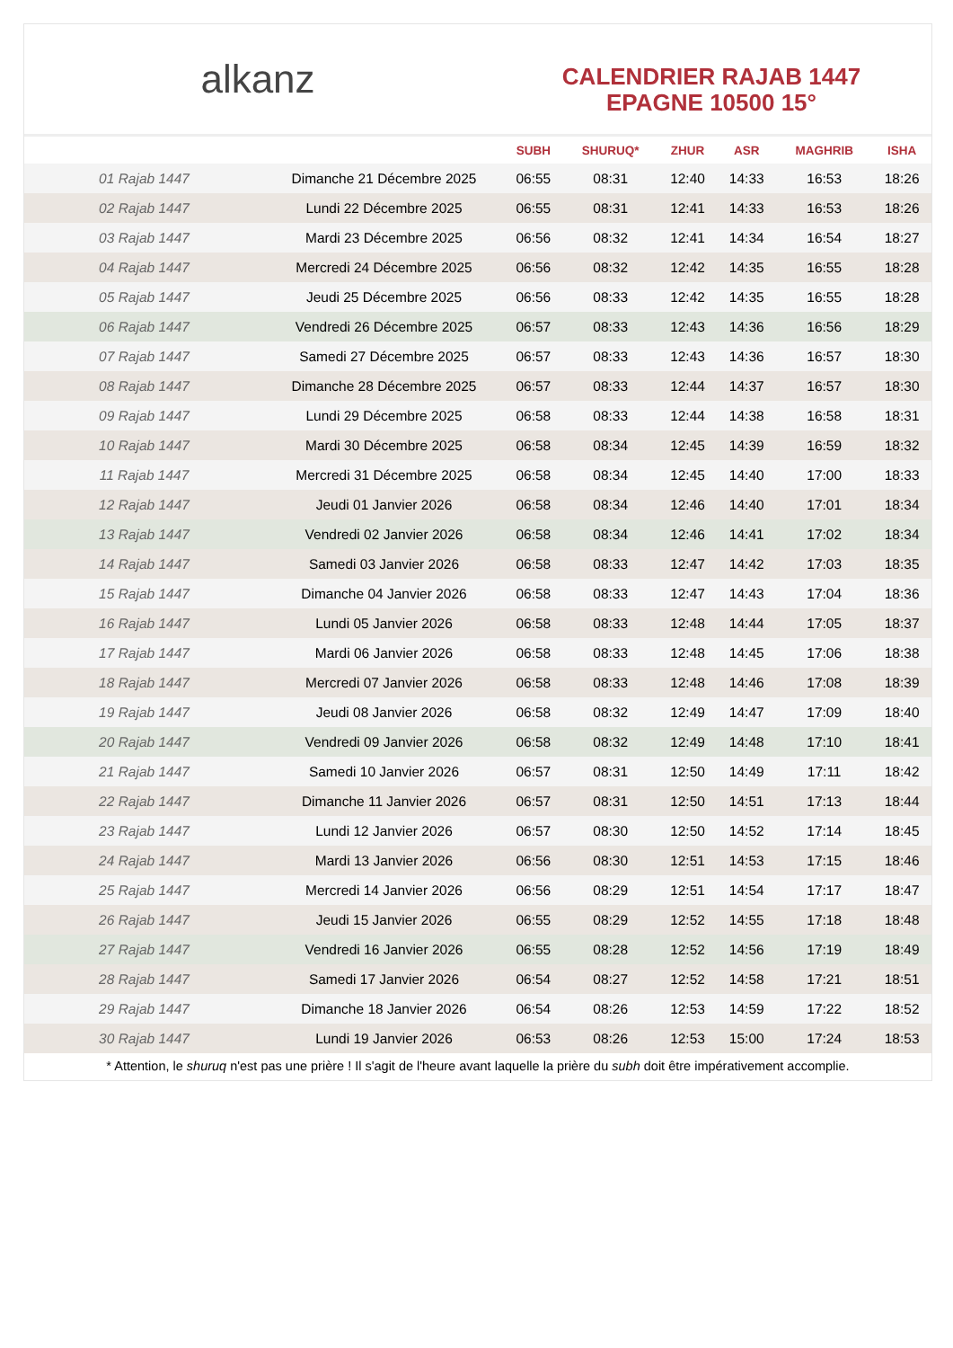alkanz
CALENDRIER RAJAB 1447
EPAGNE 10500 15°
| | | SUBH | SHURUQ* | ZHUR | ASR | MAGHRIB | ISHA |
| --- | --- | --- | --- | --- | --- | --- | --- |
| 01 Rajab 1447 | Dimanche 21 Décembre 2025 | 06:55 | 08:31 | 12:40 | 14:33 | 16:53 | 18:26 |
| 02 Rajab 1447 | Lundi 22 Décembre 2025 | 06:55 | 08:31 | 12:41 | 14:33 | 16:53 | 18:26 |
| 03 Rajab 1447 | Mardi 23 Décembre 2025 | 06:56 | 08:32 | 12:41 | 14:34 | 16:54 | 18:27 |
| 04 Rajab 1447 | Mercredi 24 Décembre 2025 | 06:56 | 08:32 | 12:42 | 14:35 | 16:55 | 18:28 |
| 05 Rajab 1447 | Jeudi 25 Décembre 2025 | 06:56 | 08:33 | 12:42 | 14:35 | 16:55 | 18:28 |
| 06 Rajab 1447 | Vendredi 26 Décembre 2025 | 06:57 | 08:33 | 12:43 | 14:36 | 16:56 | 18:29 |
| 07 Rajab 1447 | Samedi 27 Décembre 2025 | 06:57 | 08:33 | 12:43 | 14:36 | 16:57 | 18:30 |
| 08 Rajab 1447 | Dimanche 28 Décembre 2025 | 06:57 | 08:33 | 12:44 | 14:37 | 16:57 | 18:30 |
| 09 Rajab 1447 | Lundi 29 Décembre 2025 | 06:58 | 08:33 | 12:44 | 14:38 | 16:58 | 18:31 |
| 10 Rajab 1447 | Mardi 30 Décembre 2025 | 06:58 | 08:34 | 12:45 | 14:39 | 16:59 | 18:32 |
| 11 Rajab 1447 | Mercredi 31 Décembre 2025 | 06:58 | 08:34 | 12:45 | 14:40 | 17:00 | 18:33 |
| 12 Rajab 1447 | Jeudi 01 Janvier 2026 | 06:58 | 08:34 | 12:46 | 14:40 | 17:01 | 18:34 |
| 13 Rajab 1447 | Vendredi 02 Janvier 2026 | 06:58 | 08:34 | 12:46 | 14:41 | 17:02 | 18:34 |
| 14 Rajab 1447 | Samedi 03 Janvier 2026 | 06:58 | 08:33 | 12:47 | 14:42 | 17:03 | 18:35 |
| 15 Rajab 1447 | Dimanche 04 Janvier 2026 | 06:58 | 08:33 | 12:47 | 14:43 | 17:04 | 18:36 |
| 16 Rajab 1447 | Lundi 05 Janvier 2026 | 06:58 | 08:33 | 12:48 | 14:44 | 17:05 | 18:37 |
| 17 Rajab 1447 | Mardi 06 Janvier 2026 | 06:58 | 08:33 | 12:48 | 14:45 | 17:06 | 18:38 |
| 18 Rajab 1447 | Mercredi 07 Janvier 2026 | 06:58 | 08:33 | 12:48 | 14:46 | 17:08 | 18:39 |
| 19 Rajab 1447 | Jeudi 08 Janvier 2026 | 06:58 | 08:32 | 12:49 | 14:47 | 17:09 | 18:40 |
| 20 Rajab 1447 | Vendredi 09 Janvier 2026 | 06:58 | 08:32 | 12:49 | 14:48 | 17:10 | 18:41 |
| 21 Rajab 1447 | Samedi 10 Janvier 2026 | 06:57 | 08:31 | 12:50 | 14:49 | 17:11 | 18:42 |
| 22 Rajab 1447 | Dimanche 11 Janvier 2026 | 06:57 | 08:31 | 12:50 | 14:51 | 17:13 | 18:44 |
| 23 Rajab 1447 | Lundi 12 Janvier 2026 | 06:57 | 08:30 | 12:50 | 14:52 | 17:14 | 18:45 |
| 24 Rajab 1447 | Mardi 13 Janvier 2026 | 06:56 | 08:30 | 12:51 | 14:53 | 17:15 | 18:46 |
| 25 Rajab 1447 | Mercredi 14 Janvier 2026 | 06:56 | 08:29 | 12:51 | 14:54 | 17:17 | 18:47 |
| 26 Rajab 1447 | Jeudi 15 Janvier 2026 | 06:55 | 08:29 | 12:52 | 14:55 | 17:18 | 18:48 |
| 27 Rajab 1447 | Vendredi 16 Janvier 2026 | 06:55 | 08:28 | 12:52 | 14:56 | 17:19 | 18:49 |
| 28 Rajab 1447 | Samedi 17 Janvier 2026 | 06:54 | 08:27 | 12:52 | 14:58 | 17:21 | 18:51 |
| 29 Rajab 1447 | Dimanche 18 Janvier 2026 | 06:54 | 08:26 | 12:53 | 14:59 | 17:22 | 18:52 |
| 30 Rajab 1447 | Lundi 19 Janvier 2026 | 06:53 | 08:26 | 12:53 | 15:00 | 17:24 | 18:53 |
* Attention, le shuruq n'est pas une prière ! Il s'agit de l'heure avant laquelle la prière du subh doit être impérativement accomplie.